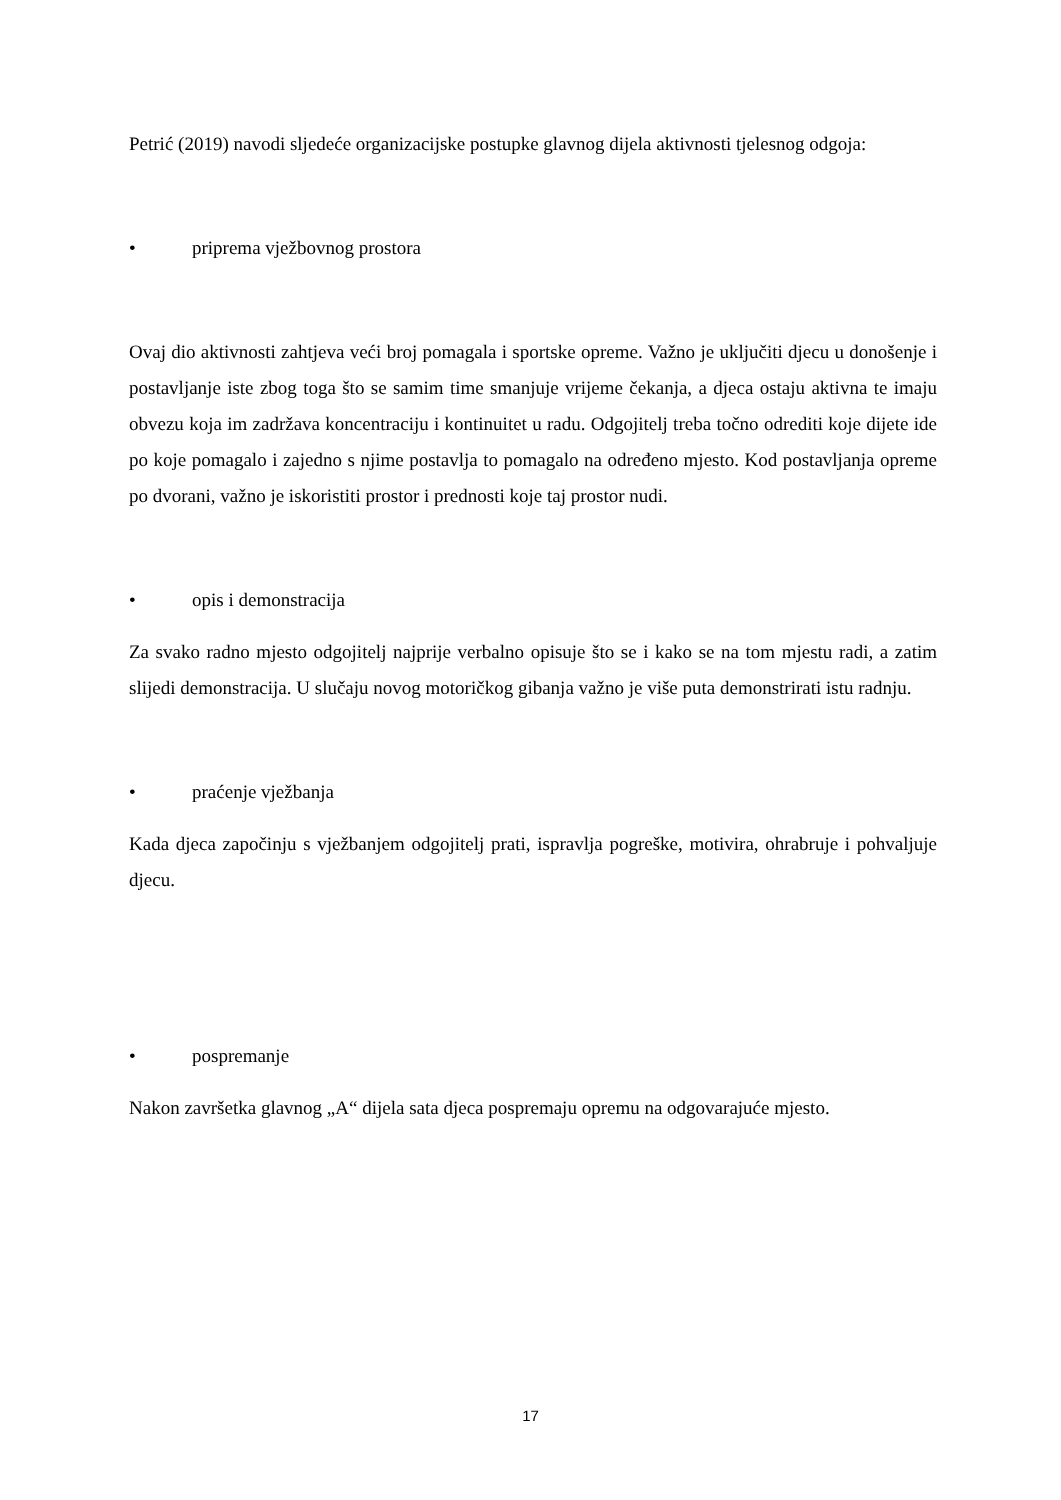Petrić (2019) navodi sljedeće organizacijske postupke glavnog dijela aktivnosti tjelesnog odgoja:
• priprema vježbovnog prostora
Ovaj dio aktivnosti zahtjeva veći broj pomagala i sportske opreme. Važno je uključiti djecu u donošenje i postavljanje iste zbog toga što se samim time smanjuje vrijeme čekanja, a djeca ostaju aktivna te imaju obvezu koja im zadržava koncentraciju i kontinuitet u radu. Odgojitelj treba točno odrediti koje dijete ide po koje pomagalo i zajedno s njime postavlja to pomagalo na određeno mjesto. Kod postavljanja opreme po dvorani, važno je iskoristiti prostor i prednosti koje taj prostor nudi.
• opis i demonstracija
Za svako radno mjesto odgojitelj najprije verbalno opisuje što se i kako se na tom mjestu radi, a zatim slijedi demonstracija. U slučaju novog motoričkog gibanja važno je više puta demonstrirati istu radnju.
• praćenje vježbanja
Kada djeca započinju s vježbanjem odgojitelj prati, ispravlja pogreške, motivira, ohrabruje i pohvaljuje djecu.
• pospremanje
Nakon završetka glavnog „A“ dijela sata djeca pospremaju opremu na odgovarajuće mjesto.
17